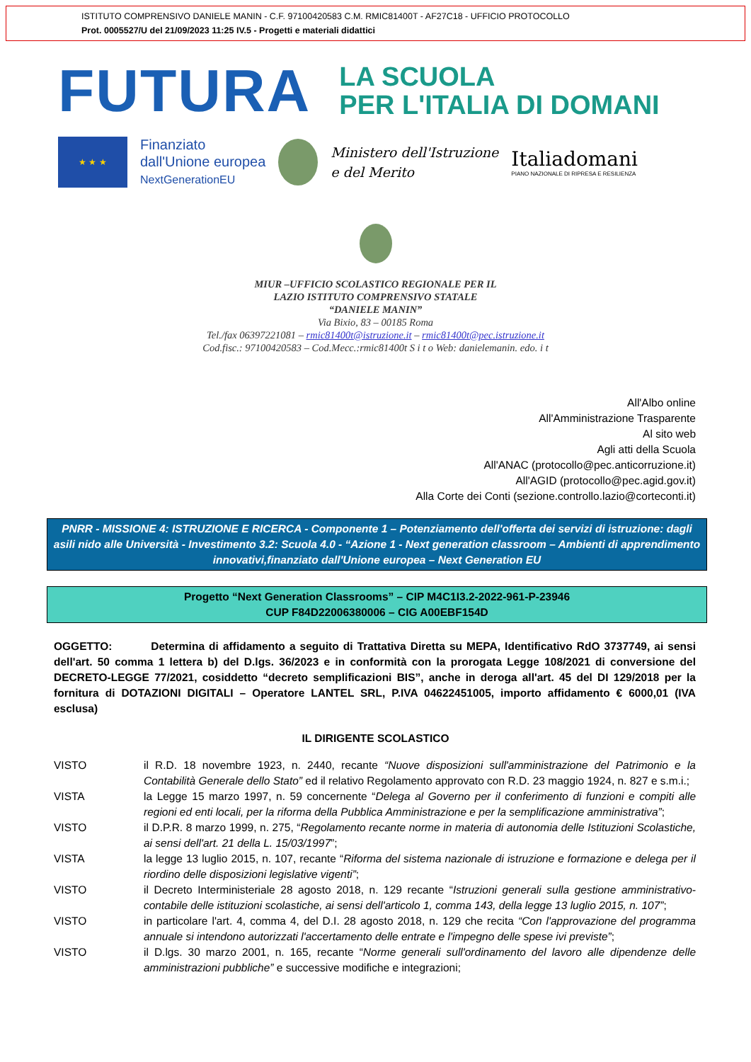ISTITUTO COMPRENSIVO DANIELE MANIN - C.F. 97100420583 C.M. RMIC81400T - AF27C18 - UFFICIO PROTOCOLLO
Prot. 0005527/U del 21/09/2023 11:25 IV.5 - Progetti e materiali didattici
FUTURA
LA SCUOLA
PER L'ITALIA DI DOMANI
★ ★ ★
Finanziato
dall'Unione europea
NextGenerationEU
Ministero dell'Istruzione
e del Merito
Italiadomani
PIANO NAZIONALE DI RIPRESA E RESILIENZA
MIUR –UFFICIO SCOLASTICO REGIONALE PER IL
LAZIO ISTITUTO COMPRENSIVO STATALE
“DANIELE MANIN”
Via Bixio, 83 – 00185 Roma
Tel./fax 06397221081 – rmic81400t@istruzione.it – rmic81400t@pec.istruzione.it
Cod.fisc.: 97100420583 – Cod.Mecc.:rmic81400t S i t o Web: danielemanin. edo. i t
All'Albo online
All'Amministrazione Trasparente
Al sito web
Agli atti della Scuola
All'ANAC (protocollo@pec.anticorruzione.it)
All'AGID (protocollo@pec.agid.gov.it)
Alla Corte dei Conti (sezione.controllo.lazio@corteconti.it)
PNRR - MISSIONE 4: ISTRUZIONE E RICERCA - Componente 1 – Potenziamento dell'offerta dei servizi di istruzione: dagli asili nido alle Università - Investimento 3.2: Scuola 4.0 - “Azione 1 - Next generation classroom – Ambienti di apprendimento innovativi,finanziato dall'Unione europea – Next Generation EU
Progetto “Next Generation Classrooms” – CIP M4C1I3.2-2022-961-P-23946
CUP F84D22006380006 – CIG A00EBF154D
OGGETTO: Determina di affidamento a seguito di Trattativa Diretta su MEPA, Identificativo RdO 3737749, ai sensi dell'art. 50 comma 1 lettera b) del D.lgs. 36/2023 e in conformità con la prorogata Legge 108/2021 di conversione del DECRETO-LEGGE 77/2021, cosiddetto “decreto semplificazioni BIS”, anche in deroga all'art. 45 del DI 129/2018 per la fornitura di DOTAZIONI DIGITALI – Operatore LANTEL SRL, P.IVA 04622451005, importo affidamento € 6000,01 (IVA esclusa)
IL DIRIGENTE SCOLASTICO
| VISTO | il R.D. 18 novembre 1923, n. 2440, recante “Nuove disposizioni sull'amministrazione del Patrimonio e la Contabilità Generale dello Stato” ed il relativo Regolamento approvato con R.D. 23 maggio 1924, n. 827 e s.m.i.; |
| VISTA | la Legge 15 marzo 1997, n. 59 concernente “ Delega al Governo per il conferimento di funzioni e compiti alle regioni ed enti locali, per la riforma della Pubblica Amministrazione e per la semplificazione amministrativa” ; |
| VISTO | il D.P.R. 8 marzo 1999, n. 275, “ Regolamento recante norme in materia di autonomia delle Istituzioni Scolastiche, ai sensi dell'art. 21 della L. 15/03/1997 ”; |
| VISTA | la legge 13 luglio 2015, n. 107, recante “ Riforma del sistema nazionale di istruzione e formazione e delega per il riordino delle disposizioni legislative vigenti” ; |
| VISTO | il Decreto Interministeriale 28 agosto 2018, n. 129 recante “ Istruzioni generali sulla gestione amministrativo-contabile delle istituzioni scolastiche, ai sensi dell'articolo 1, comma 143, della legge 13 luglio 2015, n. 107” ; |
| VISTO | in particolare l'art. 4, comma 4, del D.I. 28 agosto 2018, n. 129 che recita “Con l'approvazione del programma annuale si intendono autorizzati l'accertamento delle entrate e l'impegno delle spese ivi previste” ; |
| VISTO | il D.lgs. 30 marzo 2001, n. 165, recante “ Norme generali sull'ordinamento del lavoro alle dipendenze delle amministrazioni pubbliche” e successive modifiche e integrazioni; |